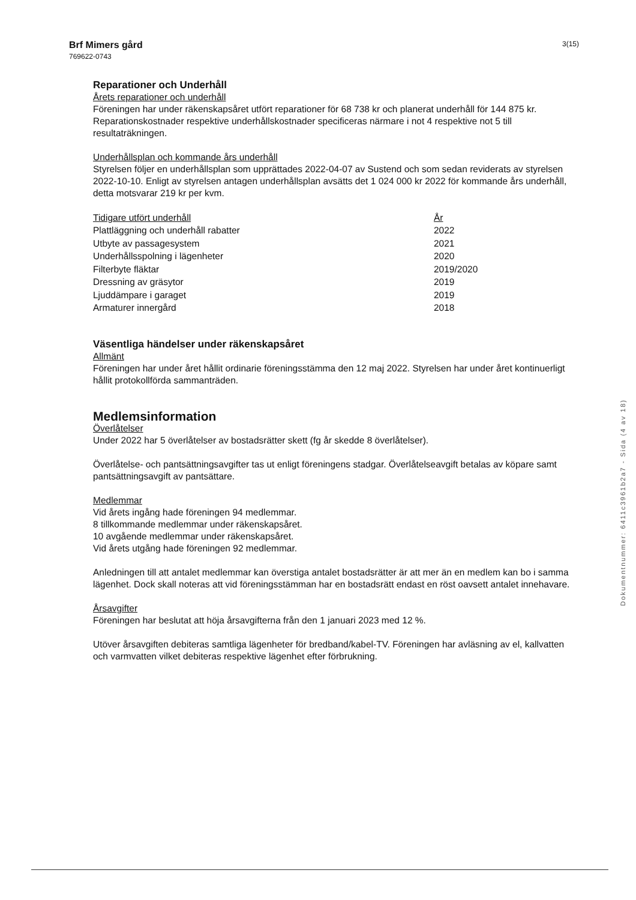Brf Mimers gård
769622-0743
3(15)
Reparationer och Underhåll
Årets reparationer och underhåll
Föreningen har under räkenskapsåret utfört reparationer för 68 738 kr och planerat underhåll för 144 875 kr. Reparationskostnader respektive underhållskostnader specificeras närmare i not 4 respektive not 5 till resultaträkningen.
Underhållsplan och kommande års underhåll
Styrelsen följer en underhållsplan som upprättades 2022-04-07 av Sustend och som sedan reviderats av styrelsen 2022-10-10. Enligt av styrelsen antagen underhållsplan avsätts det 1 024 000 kr 2022 för kommande års underhåll, detta motsvarar 219 kr per kvm.
| Tidigare utfört underhåll | År |
| Plattläggning och underhåll rabatter | 2022 |
| Utbyte av passagesystem | 2021 |
| Underhållsspolning i lägenheter | 2020 |
| Filterbyte fläktar | 2019/2020 |
| Dressning av gräsytor | 2019 |
| Ljuddämpare i garaget | 2019 |
| Armaturer innergård | 2018 |
Väsentliga händelser under räkenskapsåret
Allmänt
Föreningen har under året hållit ordinarie föreningsstämma den 12 maj 2022. Styrelsen har under året kontinuerligt hållit protokollförda sammanträden.
Medlemsinformation
Överlåtelser
Under 2022 har 5 överlåtelser av bostadsrätter skett (fg år skedde 8 överlåtelser).
Överlåtelse- och pantsättningsavgifter tas ut enligt föreningens stadgar. Överlåtelseavgift betalas av köpare samt pantsättningsavgift av pantsättare.
Medlemmar
Vid årets ingång hade föreningen 94 medlemmar.
8 tillkommande medlemmar under räkenskapsåret.
10 avgående medlemmar under räkenskapsåret.
Vid årets utgång hade föreningen 92 medlemmar.
Anledningen till att antalet medlemmar kan överstiga antalet bostadsrätter är att mer än en medlem kan bo i samma lägenhet. Dock skall noteras att vid föreningsstämman har en bostadsrätt endast en röst oavsett antalet innehavare.
Årsavgifter
Föreningen har beslutat att höja årsavgifterna från den 1 januari 2023 med 12 %.
Utöver årsavgiften debiteras samtliga lägenheter för bredband/kabel-TV. Föreningen har avläsning av el, kallvatten och varmvatten vilket debiteras respektive lägenhet efter förbrukning.
Dokumentnummer: 6411c3961b2a7 - Sida (4 av 18)